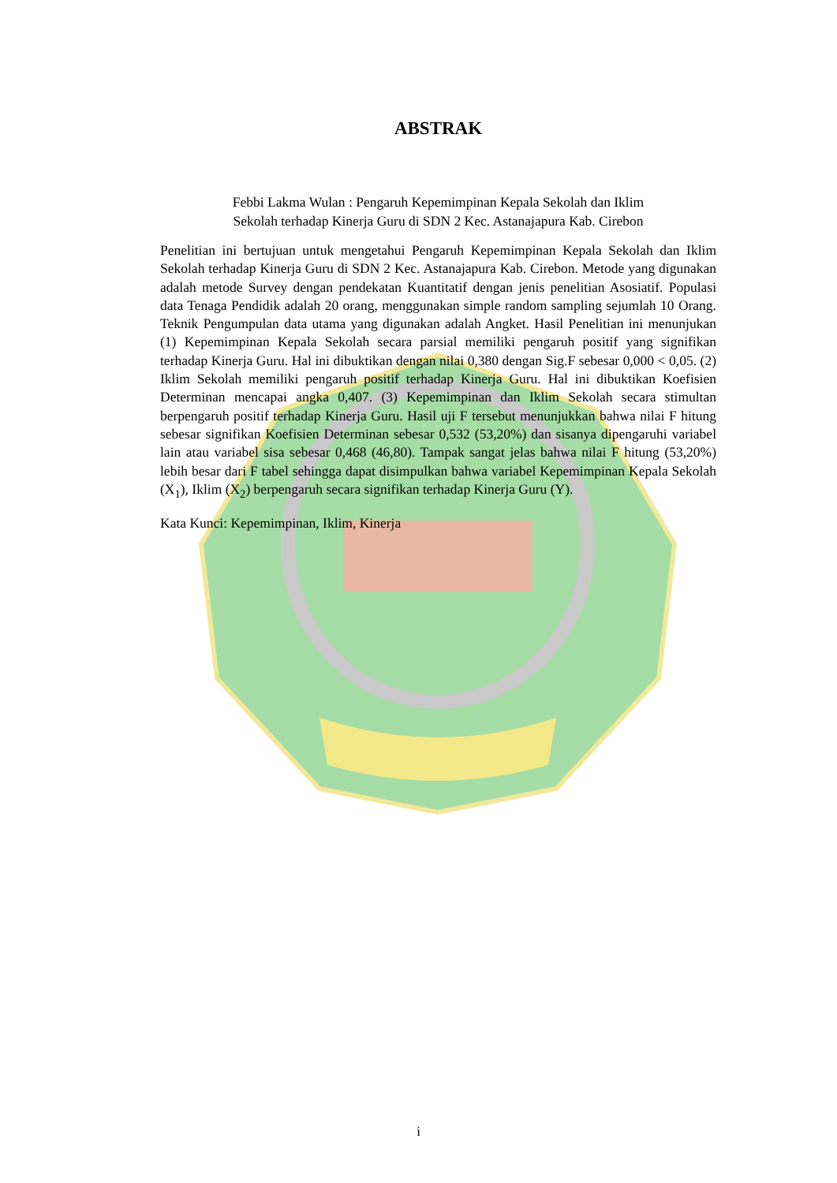ABSTRAK
Febbi Lakma Wulan : Pengaruh Kepemimpinan Kepala Sekolah dan Iklim
Sekolah terhadap Kinerja Guru di SDN 2 Kec. Astanajapura Kab. Cirebon
Penelitian ini bertujuan untuk mengetahui Pengaruh Kepemimpinan Kepala Sekolah dan Iklim Sekolah terhadap Kinerja Guru di SDN 2 Kec. Astanajapura Kab. Cirebon. Metode yang digunakan adalah metode Survey dengan pendekatan Kuantitatif dengan jenis penelitian Asosiatif. Populasi data Tenaga Pendidik adalah 20 orang, menggunakan simple random sampling sejumlah 10 Orang. Teknik Pengumpulan data utama yang digunakan adalah Angket. Hasil Penelitian ini menunjukan (1) Kepemimpinan Kepala Sekolah secara parsial memiliki pengaruh positif yang signifikan terhadap Kinerja Guru. Hal ini dibuktikan dengan nilai 0,380 dengan Sig.F sebesar 0,000 < 0,05. (2) Iklim Sekolah memiliki pengaruh positif terhadap Kinerja Guru. Hal ini dibuktikan Koefisien Determinan mencapai angka 0,407. (3) Kepemimpinan dan Iklim Sekolah secara stimultan berpengaruh positif terhadap Kinerja Guru. Hasil uji F tersebut menunjukkan bahwa nilai F hitung sebesar signifikan Koefisien Determinan sebesar 0,532 (53,20%) dan sisanya dipengaruhi variabel lain atau variabel sisa sebesar 0,468 (46,80). Tampak sangat jelas bahwa nilai F hitung (53,20%) lebih besar dari F tabel sehingga dapat disimpulkan bahwa variabel Kepemimpinan Kepala Sekolah (X<sub>1</sub>), Iklim (X<sub>2</sub>) berpengaruh secara signifikan terhadap Kinerja Guru (Y).
Kata Kunci: Kepemimpinan, Iklim, Kinerja
i